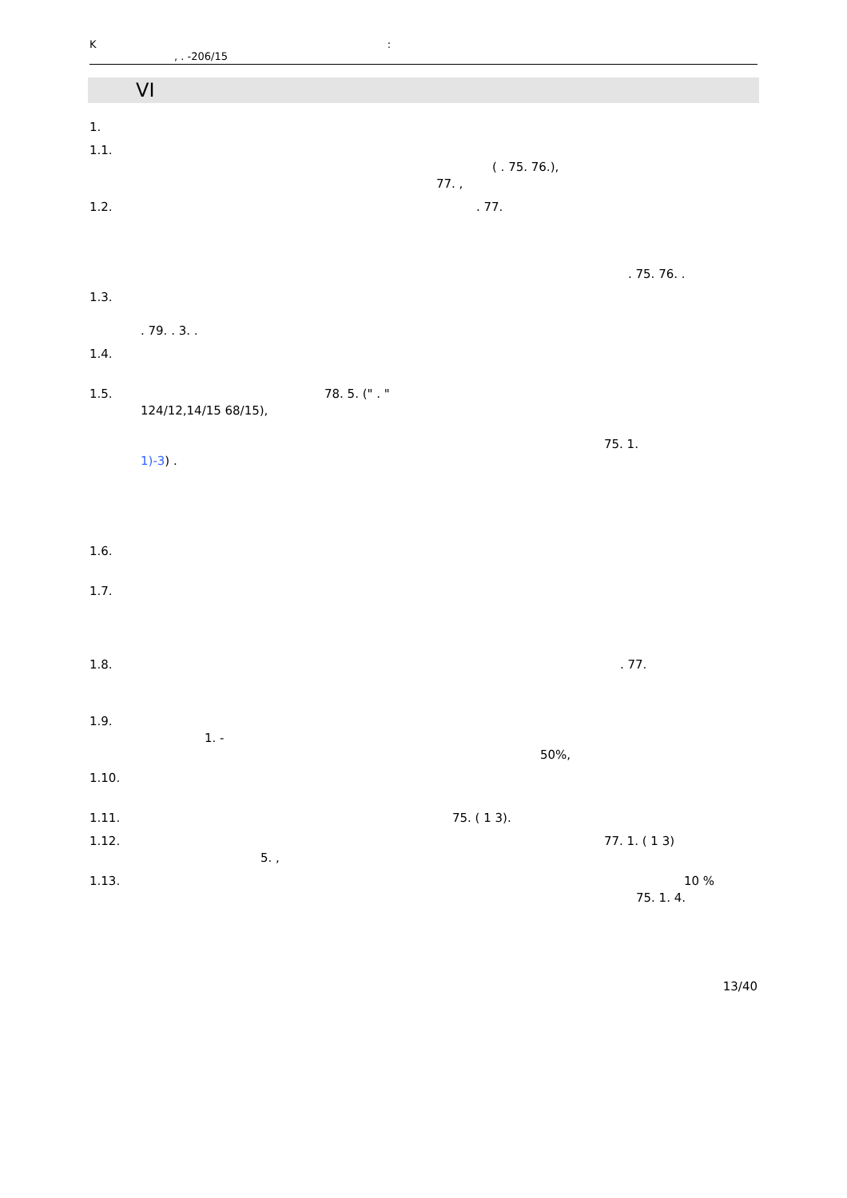K :
, . -206/15
VI
1.
1.1.
( . 75. 76.),
77. ,
1.2. . 77.
. 75. 76. .
1.3.
. 79. . 3. .
1.4.
1.5. 78. 5. (" . "
124/12,14/15 68/15),
75. 1.
1)-3) .
1.6.
1.7.
1.8. . 77.
1.9.
1. -
50%,
1.10.
1.11. 75. ( 1 3).
1.12. 77. 1. ( 1 3)
5. ,
1.13. 10 %
75. 1. 4.
13/40